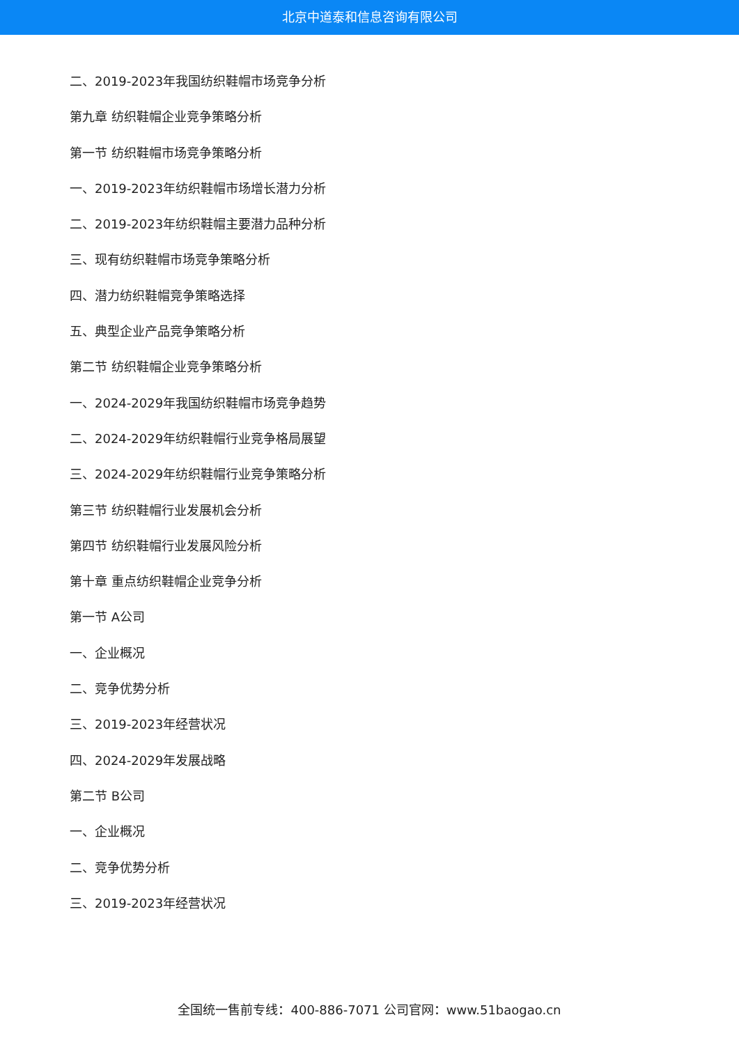北京中道泰和信息咨询有限公司
二、2019-2023年我国纺织鞋帽市场竞争分析
第九章 纺织鞋帽企业竞争策略分析
第一节 纺织鞋帽市场竞争策略分析
一、2019-2023年纺织鞋帽市场增长潜力分析
二、2019-2023年纺织鞋帽主要潜力品种分析
三、现有纺织鞋帽市场竞争策略分析
四、潜力纺织鞋帽竞争策略选择
五、典型企业产品竞争策略分析
第二节 纺织鞋帽企业竞争策略分析
一、2024-2029年我国纺织鞋帽市场竞争趋势
二、2024-2029年纺织鞋帽行业竞争格局展望
三、2024-2029年纺织鞋帽行业竞争策略分析
第三节 纺织鞋帽行业发展机会分析
第四节 纺织鞋帽行业发展风险分析
第十章 重点纺织鞋帽企业竞争分析
第一节 A公司
一、企业概况
二、竞争优势分析
三、2019-2023年经营状况
四、2024-2029年发展战略
第二节 B公司
一、企业概况
二、竞争优势分析
三、2019-2023年经营状况
全国统一售前专线：400-886-7071 公司官网：www.51baogao.cn